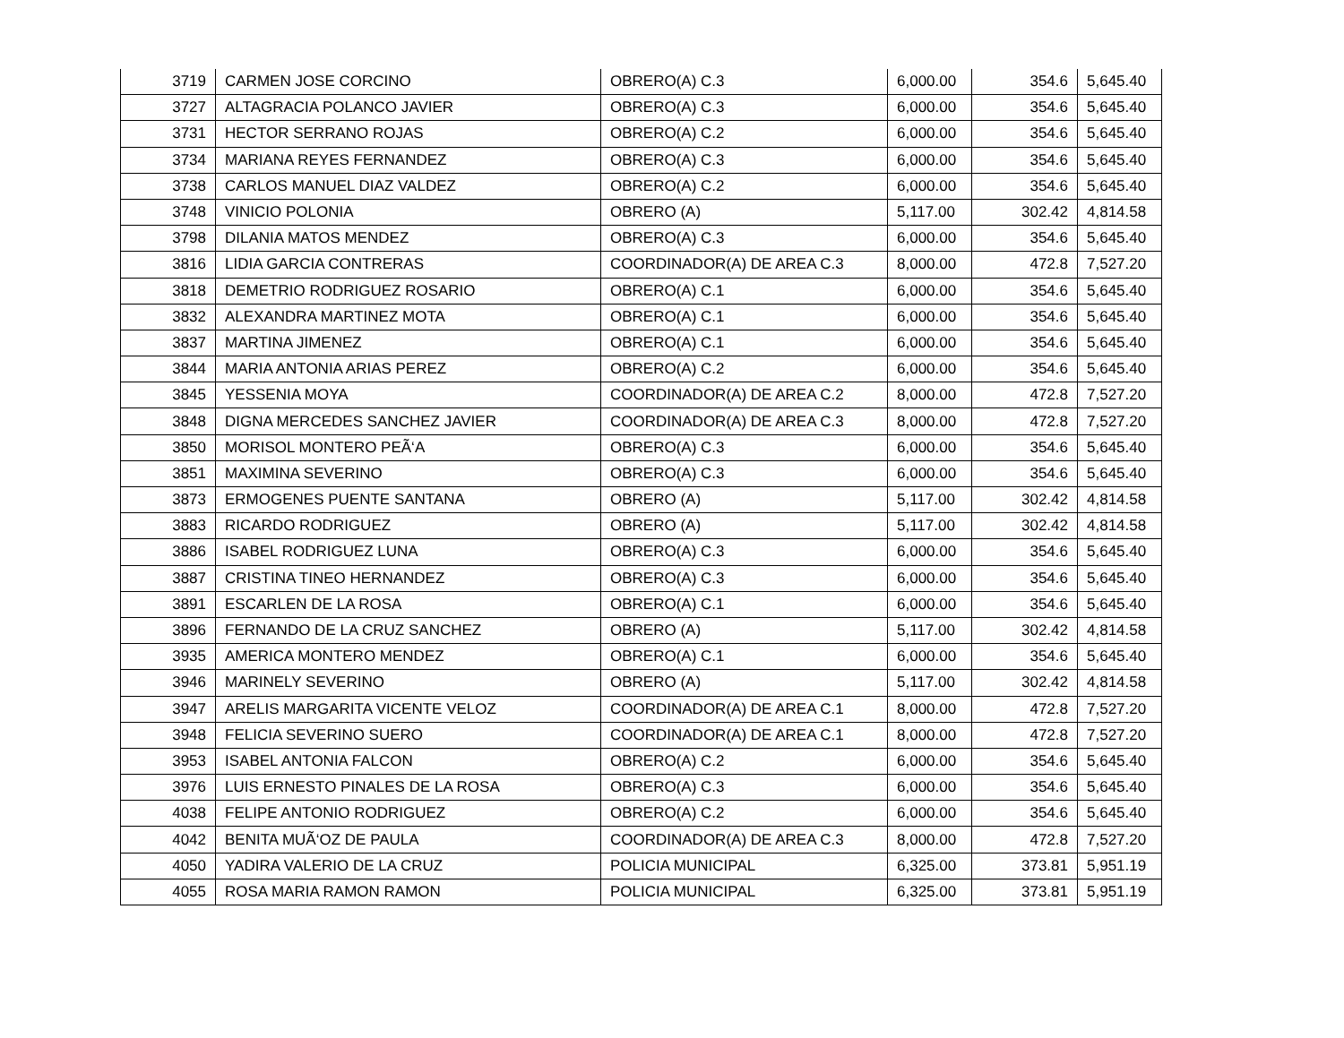| 3719 | CARMEN JOSE CORCINO | OBRERO(A) C.3 | 6,000.00 | 354.6 | 5,645.40 |
| 3727 | ALTAGRACIA POLANCO JAVIER | OBRERO(A) C.3 | 6,000.00 | 354.6 | 5,645.40 |
| 3731 | HECTOR SERRANO ROJAS | OBRERO(A) C.2 | 6,000.00 | 354.6 | 5,645.40 |
| 3734 | MARIANA REYES FERNANDEZ | OBRERO(A) C.3 | 6,000.00 | 354.6 | 5,645.40 |
| 3738 | CARLOS MANUEL DIAZ VALDEZ | OBRERO(A) C.2 | 6,000.00 | 354.6 | 5,645.40 |
| 3748 | VINICIO POLONIA | OBRERO (A) | 5,117.00 | 302.42 | 4,814.58 |
| 3798 | DILANIA MATOS MENDEZ | OBRERO(A) C.3 | 6,000.00 | 354.6 | 5,645.40 |
| 3816 | LIDIA GARCIA CONTRERAS | COORDINADOR(A) DE AREA C.3 | 8,000.00 | 472.8 | 7,527.20 |
| 3818 | DEMETRIO RODRIGUEZ ROSARIO | OBRERO(A) C.1 | 6,000.00 | 354.6 | 5,645.40 |
| 3832 | ALEXANDRA MARTINEZ MOTA | OBRERO(A) C.1 | 6,000.00 | 354.6 | 5,645.40 |
| 3837 | MARTINA JIMENEZ | OBRERO(A) C.1 | 6,000.00 | 354.6 | 5,645.40 |
| 3844 | MARIA ANTONIA ARIAS PEREZ | OBRERO(A) C.2 | 6,000.00 | 354.6 | 5,645.40 |
| 3845 | YESSENIA MOYA | COORDINADOR(A) DE AREA C.2 | 8,000.00 | 472.8 | 7,527.20 |
| 3848 | DIGNA MERCEDES SANCHEZ JAVIER | COORDINADOR(A) DE AREA C.3 | 8,000.00 | 472.8 | 7,527.20 |
| 3850 | MORISOL MONTERO PEÃ‘A | OBRERO(A) C.3 | 6,000.00 | 354.6 | 5,645.40 |
| 3851 | MAXIMINA SEVERINO | OBRERO(A) C.3 | 6,000.00 | 354.6 | 5,645.40 |
| 3873 | ERMOGENES PUENTE SANTANA | OBRERO (A) | 5,117.00 | 302.42 | 4,814.58 |
| 3883 | RICARDO RODRIGUEZ | OBRERO (A) | 5,117.00 | 302.42 | 4,814.58 |
| 3886 | ISABEL RODRIGUEZ LUNA | OBRERO(A) C.3 | 6,000.00 | 354.6 | 5,645.40 |
| 3887 | CRISTINA TINEO HERNANDEZ | OBRERO(A) C.3 | 6,000.00 | 354.6 | 5,645.40 |
| 3891 | ESCARLEN DE LA ROSA | OBRERO(A) C.1 | 6,000.00 | 354.6 | 5,645.40 |
| 3896 | FERNANDO DE LA CRUZ SANCHEZ | OBRERO (A) | 5,117.00 | 302.42 | 4,814.58 |
| 3935 | AMERICA MONTERO MENDEZ | OBRERO(A) C.1 | 6,000.00 | 354.6 | 5,645.40 |
| 3946 | MARINELY SEVERINO | OBRERO (A) | 5,117.00 | 302.42 | 4,814.58 |
| 3947 | ARELIS MARGARITA VICENTE VELOZ | COORDINADOR(A) DE AREA C.1 | 8,000.00 | 472.8 | 7,527.20 |
| 3948 | FELICIA SEVERINO SUERO | COORDINADOR(A) DE AREA C.1 | 8,000.00 | 472.8 | 7,527.20 |
| 3953 | ISABEL ANTONIA FALCON | OBRERO(A) C.2 | 6,000.00 | 354.6 | 5,645.40 |
| 3976 | LUIS ERNESTO PINALES DE LA ROSA | OBRERO(A) C.3 | 6,000.00 | 354.6 | 5,645.40 |
| 4038 | FELIPE ANTONIO RODRIGUEZ | OBRERO(A) C.2 | 6,000.00 | 354.6 | 5,645.40 |
| 4042 | BENITA MUÃ‘OZ DE PAULA | COORDINADOR(A) DE AREA C.3 | 8,000.00 | 472.8 | 7,527.20 |
| 4050 | YADIRA VALERIO DE LA CRUZ | POLICIA MUNICIPAL | 6,325.00 | 373.81 | 5,951.19 |
| 4055 | ROSA MARIA RAMON RAMON | POLICIA MUNICIPAL | 6,325.00 | 373.81 | 5,951.19 |